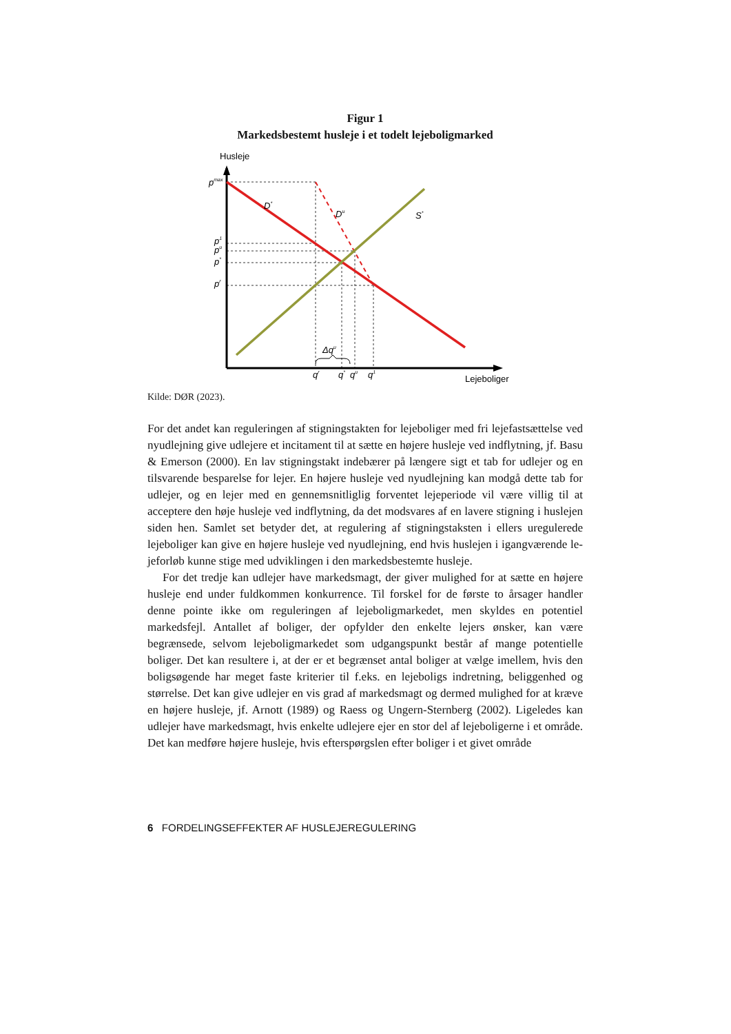Figur 1
Markedsbestemt husleje i et todelt lejeboligmarked
Husleje
Lejeboliger
pmax
D*
Du
S*
p1
pu
p*
pr
Δqu
qr
q*
qu
q1
Kilde: DØR (2023).
For det andet kan reguleringen af stigningstakten for lejeboliger med fri lejefast­sættelse ved nyudlejning give udlejere et incitament til at sætte en højere husleje ved indflytning, jf. Basu & Emerson (2000). En lav stigningstakt indebærer på længere sigt et tab for udlejer og en tilsvarende besparelse for lejer. En højere hus­leje ved nyudlejning kan modgå dette tab for udlejer, og en lejer med en gennem­snitliglig forventet lejeperiode vil være villig til at acceptere den høje husleje ved indflytning, da det modsvares af en lavere stigning i huslejen siden hen. Samlet set betyder det, at regulering af stigningstaksten i ellers uregulerede lejeboliger kan give en højere husleje ved nyudlejning, end hvis huslejen i igangværende le­jeforløb kunne stige med udviklingen i den markedsbestemte husleje.
For det tredje kan udlejer have markedsmagt, der giver mulighed for at sætte en højere husleje end under fuldkommen konkurrence. Til forskel for de første to årsager handler denne pointe ikke om reguleringen af lejeboligmarkedet, men skyldes en potentiel markedsfejl. Antallet af boliger, der opfylder den enkelte le­jers ønsker, kan være begrænsede, selvom lejeboligmarkedet som udgangspunkt består af mange potentielle boliger. Det kan resultere i, at der er et begrænset an­tal boliger at vælge imellem, hvis den boligsøgende har meget faste kriterier til f.eks. en lejeboligs indretning, beliggenhed og størrelse. Det kan give udlejer en vis grad af markedsmagt og dermed mulighed for at kræve en højere husleje, jf. Arnott (1989) og Raess og Ungern-Sternberg (2002). Ligeledes kan udlejer have markedsmagt, hvis enkelte udlejere ejer en stor del af lejeboligerne i et område. Det kan medføre højere husleje, hvis efterspørgslen efter boliger i et givet område
6 FORDELINGSEFFEKTER AF HUSLEJEREGULERING